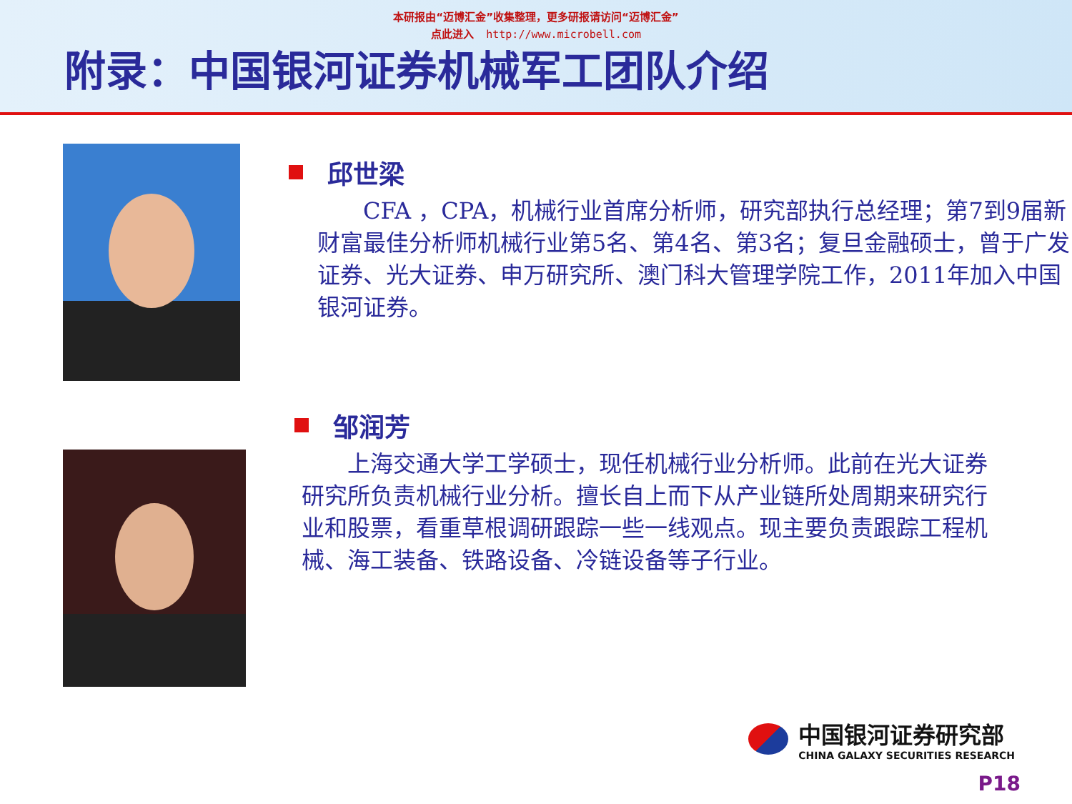本研报由“迈博汇金”收集整理，更多研报请访问“迈博汇金”
点此进入 http://www.microbell.com
附录：中国银河证券机械军工团队介绍
邱世梁
　　CFA ，CPA，机械行业首席分析师，研究部执行总经理；第7到9届新财富最佳分析师机械行业第5名、第4名、第3名；复旦金融硕士，曾于广发证券、光大证券、申万研究所、澳门科大管理学院工作，2011年加入中国银河证券。
邹润芳
　　上海交通大学工学硕士，现任机械行业分析师。此前在光大证券研究所负责机械行业分析。擅长自上而下从产业链所处周期来研究行业和股票，看重草根调研跟踪一些一线观点。现主要负责跟踪工程机械、海工装备、铁路设备、冷链设备等子行业。
中国银河证券研究部
CHINA GALAXY SECURITIES RESEARCH
P18